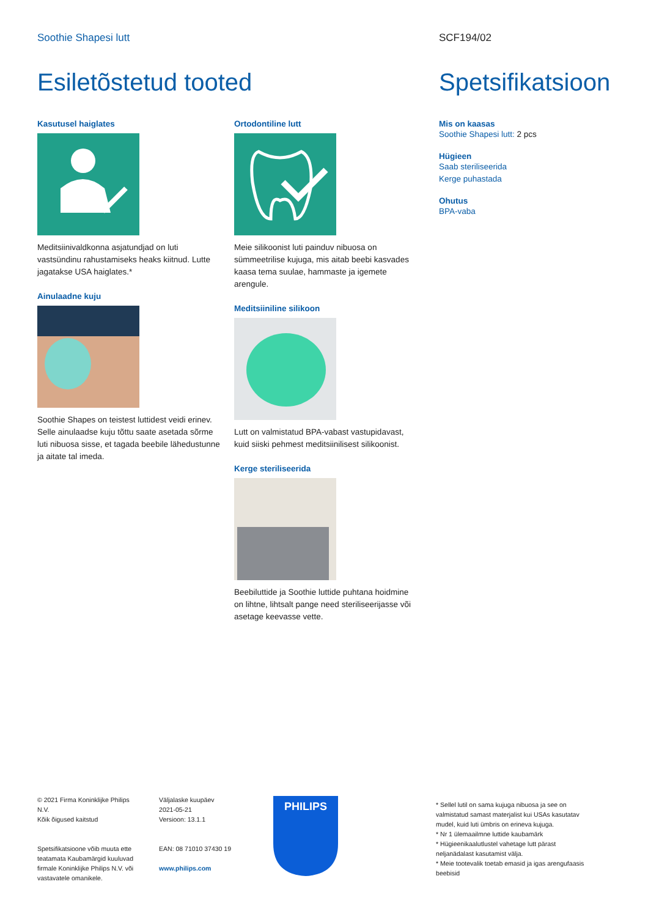Soothie Shapesi lutt
Esiletõstetud tooted
Kasutusel haiglates
Meditsiinivaldkonna asjatundjad on luti vastsündinu rahustamiseks heaks kiitnud. Lutte jagatakse USA haiglates.*
Ainulaadne kuju
Soothie Shapes on teistest luttidest veidi erinev. Selle ainulaadse kuju tõttu saate asetada sõrme luti nibuosa sisse, et tagada beebile lähedustunne ja aitate tal imeda.
Ortodontiline lutt
Meie silikoonist luti painduv nibuosa on sümmeetrilise kujuga, mis aitab beebi kasvades kaasa tema suulae, hammaste ja igemete arengule.
Meditsiiniline silikoon
Lutt on valmistatud BPA-vabast vastupidavast, kuid siiski pehmest meditsiinilisest silikoonist.
Kerge steriliseerida
Beebiluttide ja Soothie luttide puhtana hoidmine on lihtne, lihtsalt pange need steriliseerijasse või asetage keevasse vette.
SCF194/02
Spetsifikatsioon
Mis on kaasas
Soothie Shapesi lutt: 2 pcs
Hügieen
Saab steriliseerida
Kerge puhastada
Ohutus
BPA-vaba
© 2021 Firma Koninklijke Philips N.V.
Kõik õigused kaitstud
Spetsifikatsioone võib muuta ette teatamata Kaubamärgid kuuluvad firmale Koninklijke Philips N.V. või vastavatele omanikele.
Väljalaske kuupäev
2021-05-21
Versioon: 13.1.1
EAN: 08 71010 37430 19
www.philips.com
PHILIPS
* Sellel lutil on sama kujuga nibuosa ja see on valmistatud samast materjalist kui USAs kasutatav mudel, kuid luti ümbris on erineva kujuga.
* Nr 1 ülemaailmne luttide kaubamärk
* Hügieenikaalutlustel vahetage lutt pärast neljanädalast kasutamist välja.
* Meie tootevalik toetab emasid ja igas arengufaasis beebisid